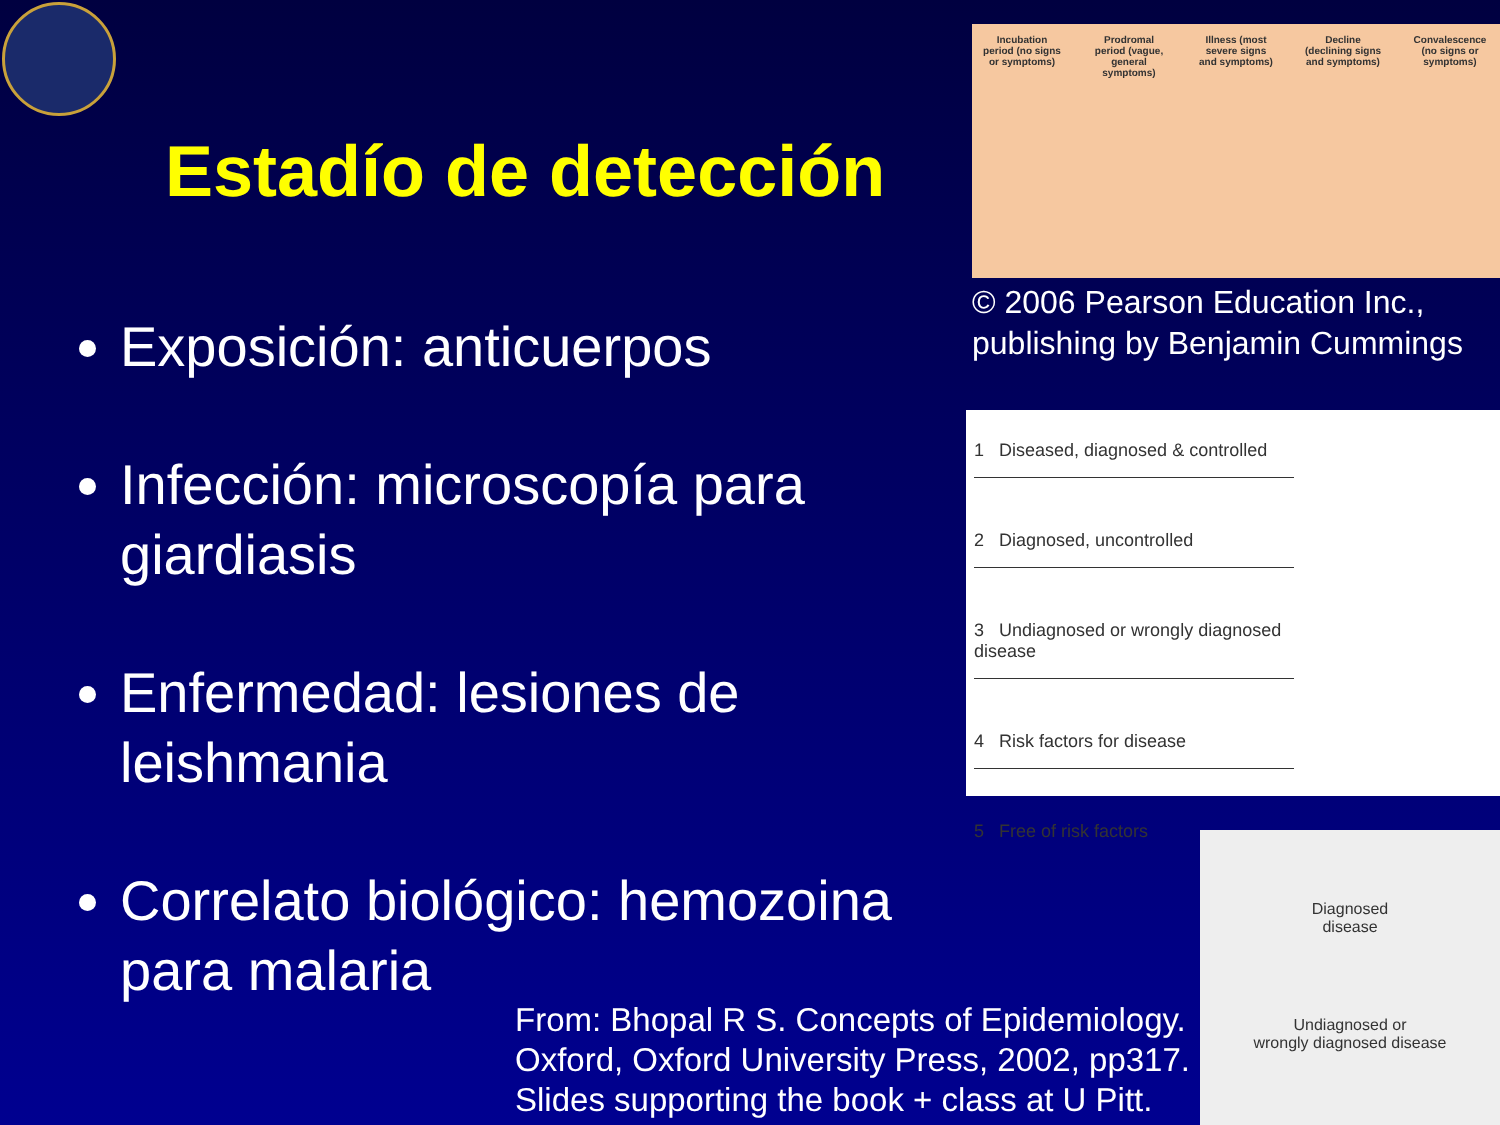Estadío de detección
Exposición: anticuerpos
Infección: microscopía para giardiasis
Enfermedad: lesiones de leishmania
Correlato biológico: hemozoina para malaria
Incubation period (no signs or symptoms) Prodromal period (vague, general symptoms) Illness (most severe signs and symptoms) Decline (declining signs and symptoms) Convalescence (no signs or symptoms)
© 2006 Pearson Education Inc., publishing by Benjamin Cummings
1 Diseased, diagnosed & controlled
2 Diagnosed, uncontrolled
3 Undiagnosed or wrongly diagnosed disease
4 Risk factors for disease
5 Free of risk factors
Diagnosed
disease
Undiagnosed or
wrongly diagnosed disease
From: Bhopal R S. Concepts of Epidemiology.
Oxford, Oxford University Press, 2002, pp317.
Slides supporting the book + class at U Pitt.